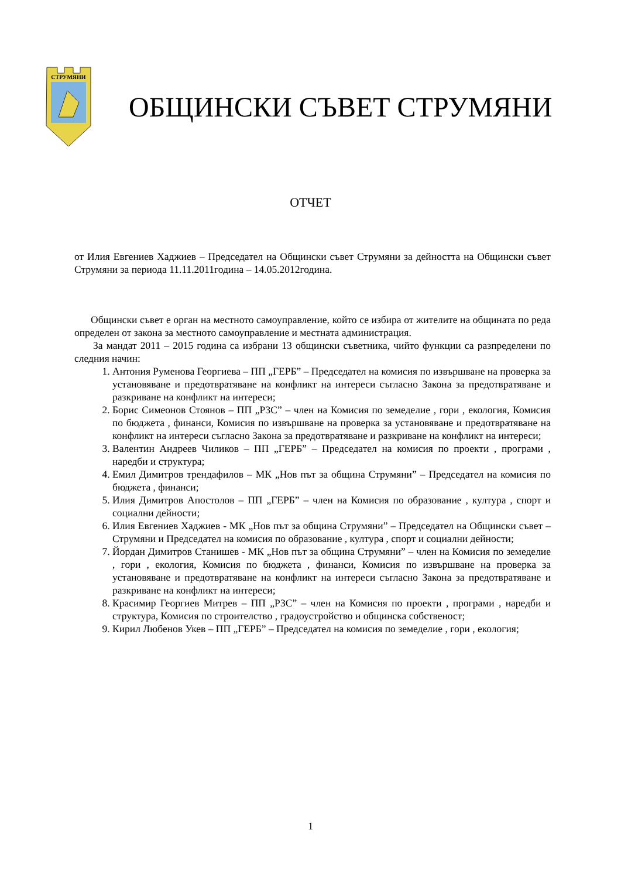СТРУМЯНИ
ОБЩИНСКИ СЪВЕТ СТРУМЯНИ
ОТЧЕТ
от Илия Евгениев Хаджиев – Председател на Общински съвет Струмяни за дейността на Общински съвет Струмяни за периода 11.11.2011година – 14.05.2012година.
Общински съвет е орган на местното самоуправление, който се избира от жителите на общината по реда определен от закона за местното самоуправление и местната администрация.
За мандат 2011 – 2015 година са избрани 13 общински съветника, чийто функции са разпределени по следния начин:
1. Антония Руменова Георгиева – ПП „ГЕРБ” – Председател на комисия по извършване на проверка за установяване и предотвратяване на конфликт на интереси съгласно Закона за предотвратяване и разкриване на конфликт на интереси;
2. Борис Симеонов Стоянов – ПП „РЗС” – член на Комисия по земеделие , гори , екология, Комисия по бюджета , финанси, Комисия по извършване на проверка за установяване и предотвратяване на конфликт на интереси съгласно Закона за предотвратяване и разкриване на конфликт на интереси;
3. Валентин Андреев Чиликов – ПП „ГЕРБ” – Председател на комисия по проекти , програми , наредби и структура;
4. Емил Димитров трендафилов – МК „Нов път за община Струмяни” – Председател на комисия по бюджета , финанси;
5. Илия Димитров Апостолов – ПП „ГЕРБ” – член на Комисия по образование , култура , спорт и социални дейности;
6. Илия Евгениев Хаджиев - МК „Нов път за община Струмяни” – Председател на Общински съвет – Струмяни и Председател на комисия по образование , култура , спорт и социални дейности;
7. Йордан Димитров Станишев - МК „Нов път за община Струмяни” – член на Комисия по земеделие , гори , екология, Комисия по бюджета , финанси, Комисия по извършване на проверка за установяване и предотвратяване на конфликт на интереси съгласно Закона за предотвратяване и разкриване на конфликт на интереси;
8. Красимир Георгиев Митрев – ПП „РЗС” – член на Комисия по проекти , програми , наредби и структура, Комисия по строителство , градоустройство и общинска собственост;
9. Кирил Любенов Укев – ПП „ГЕРБ” – Председател на комисия по земеделие , гори , екология;
1